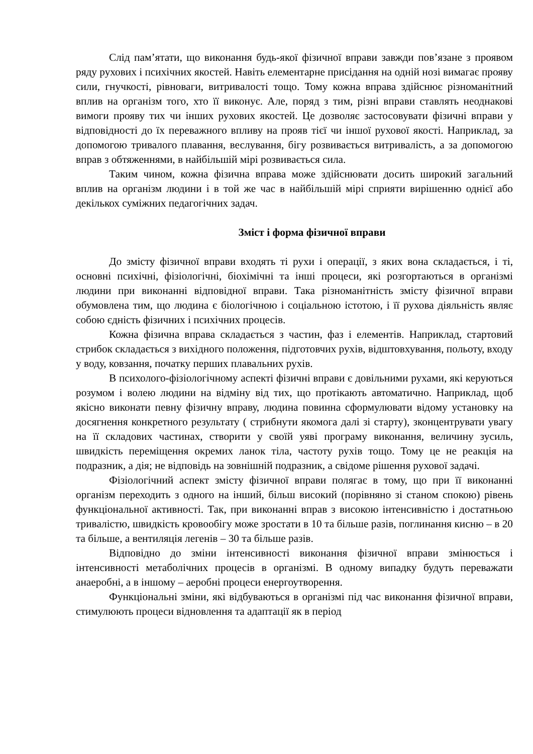Слід пам’ятати, що виконання будь-якої фізичної вправи завжди пов’язане з проявом ряду рухових і психічних якостей. Навіть елементарне присідання на одній нозі вимагає прояву сили, гнучкості, рівноваги, витривалості тощо. Тому кожна вправа здійснює різноманітний вплив на організм того, хто її виконує. Але, поряд з тим, різні вправи ставлять неоднакові вимоги прояву тих чи інших рухових якостей. Це дозволяє застосовувати фізичні вправи у відповідності до їх переважного впливу на прояв тієї чи іншої рухової якості. Наприклад, за допомогою тривалого плавання, веслування, бігу розвивається витривалість, а за допомогою вправ з обтяженнями, в найбільшій мірі розвивається сила.
Таким чином, кожна фізична вправа може здійснювати досить широкий загальний вплив на організм людини і в той же час в найбільшій мірі сприяти вирішенню однієї або декількох суміжних педагогічних задач.
Зміст і форма фізичної вправи
До змісту фізичної вправи входять ті рухи і операції, з яких вона складається, і ті, основні психічні, фізіологічні, біохімічні та інші процеси, які розгортаються в організмі людини при виконанні відповідної вправи. Така різноманітність змісту фізичної вправи обумовлена тим, що людина є біологічною і соціальною істотою, і її рухова діяльність являє собою єдність фізичних і психічних процесів.
Кожна фізична вправа складається з частин, фаз і елементів. Наприклад, стартовий стрибок складається з вихідного положення, підготовчих рухів, відштовхування, польоту, входу у воду, ковзання, початку перших плавальних рухів.
В психолого-фізіологічному аспекті фізичні вправи є довільними рухами, які керуються розумом і волею людини на відміну від тих, що протікають автоматично. Наприклад, щоб якісно виконати певну фізичну вправу, людина повинна сформулювати відому установку на досягнення конкретного результату ( стрибнути якомога далі зі старту), зконцентрувати увагу на її складових частинах, створити у своїй уяві програму виконання, величину зусиль, швидкість переміщення окремих ланок тіла, частоту рухів тощо. Тому це не реакція на подразник, а дія; не відповідь на зовнішній подразник, а свідоме рішення рухової задачі.
Фізіологічний аспект змісту фізичної вправи полягає в тому, що при її виконанні організм переходить з одного на інший, більш високий (порівняно зі станом спокою) рівень функціональної активності. Так, при виконанні вправ з високою інтенсивністю і достатньою тривалістю, швидкість кровообігу може зростати в 10 та більше разів, поглинання кисню – в 20 та більше, а вентиляція легенів – 30 та більше разів.
Відповідно до зміни інтенсивності виконання фізичної вправи змінюється і інтенсивності метаболічних процесів в організмі. В одному випадку будуть переважати анаеробні, а в іншому – аеробні процеси енергоутворення.
Функціональні зміни, які відбуваються в організмі під час виконання фізичної вправи, стимулюють процеси відновлення та адаптації як в період